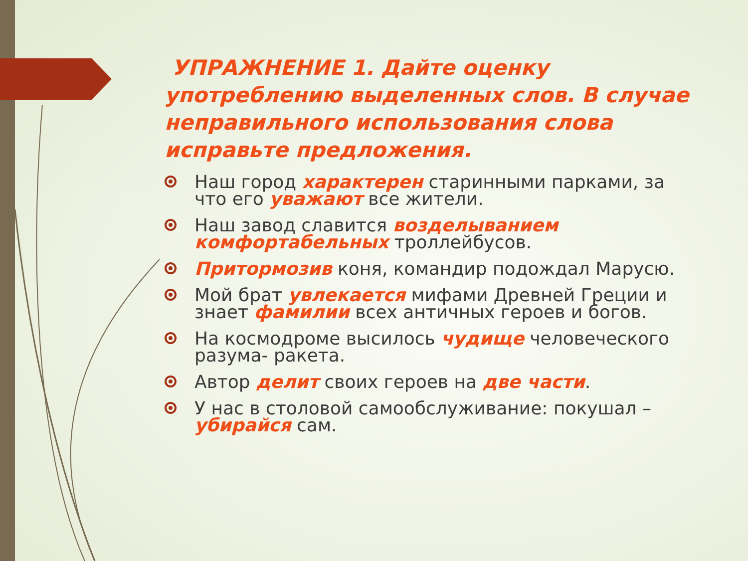УПРАЖНЕНИЕ 1. Дайте оценку употреблению выделенных слов. В случае неправильного использования слова исправьте предложения.
Наш город характерен старинными парками, за что его уважают все жители.
Наш завод славится возделыванием комфортабельных троллейбусов.
Притормозив коня, командир подождал Марусю.
Мой брат увлекается мифами Древней Греции и знает фамилии всех античных героев и богов.
На космодроме высилось чудище человеческого разума- ракета.
Автор делит своих героев на две части.
У нас в столовой самообслуживание: покушал – убирайся сам.